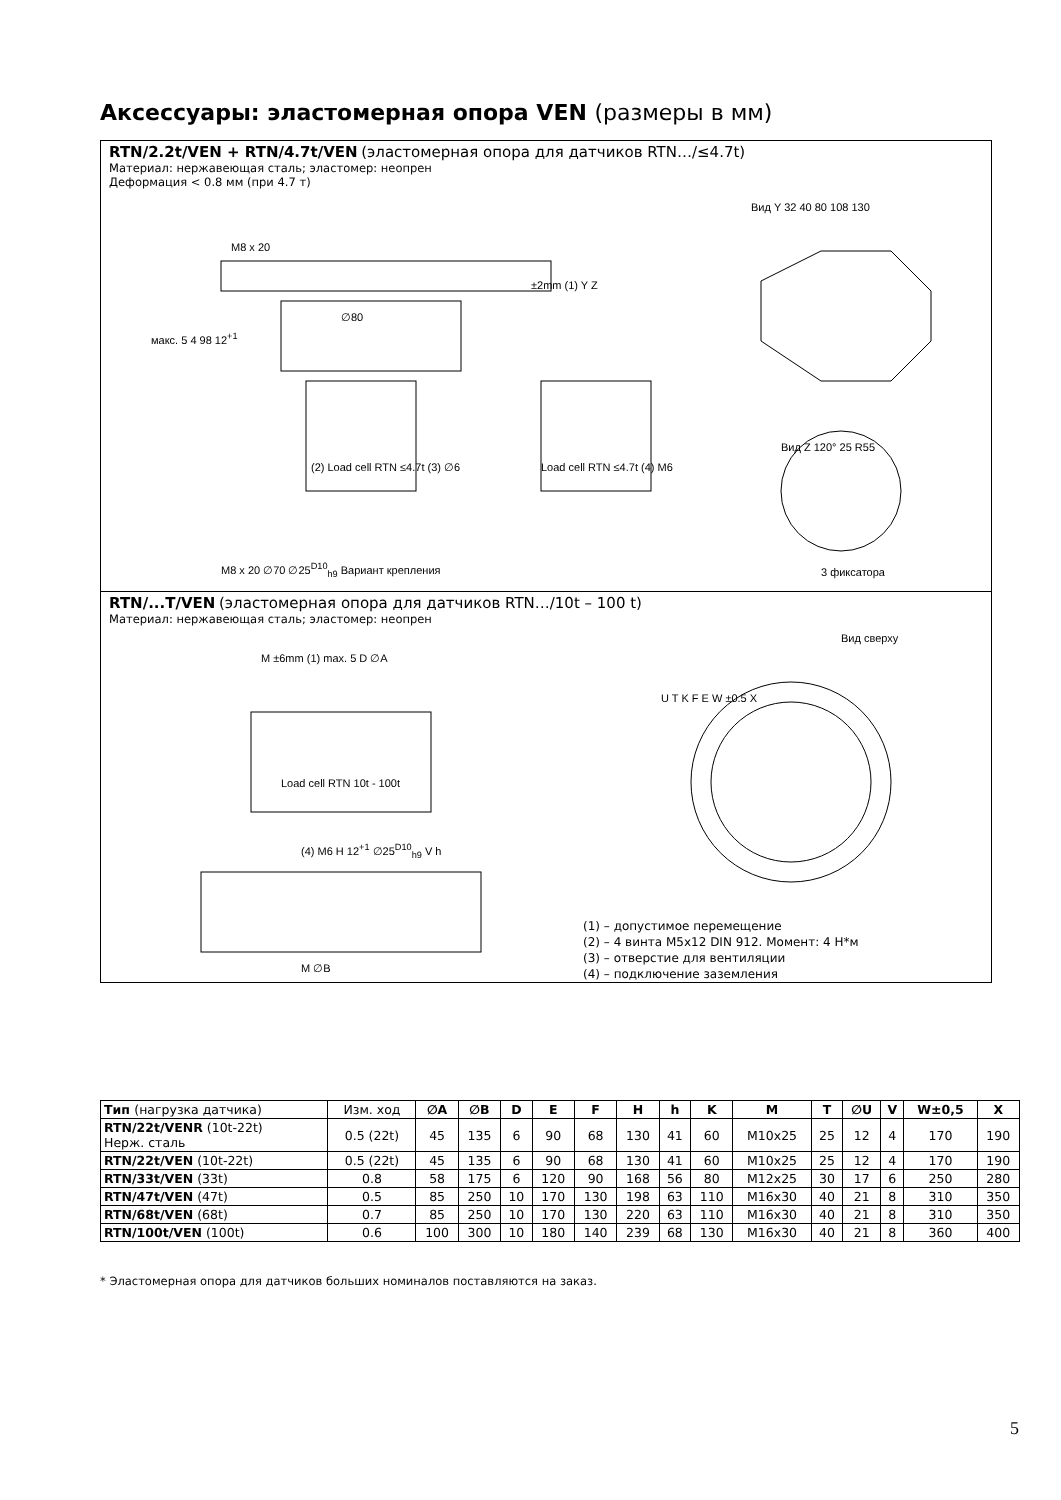Аксессуары: эластомерная опора VEN (размеры в мм)
RTN/2.2t/VEN + RTN/4.7t/VEN (эластомерная опора для датчиков RTN…/≤4.7t)
Материал: нержавеющая сталь; эластомер: неопрен
Деформация < 0.8 мм (при 4.7 т)
M8 x 20
±2mm (1) Y Z
∅80
(2) Load cell RTN ≤4.7t (3) ∅6 Load cell RTN ≤4.7t (4) M6
макс. 5 4 98 12<sup>+1</sup>
Вид Y 32 40 80 108 130
Вид Z 120° 25 R55
M8 x 20 ∅70 ∅25<sup>D10</sup><sub>h9</sub> Вариант крепления
3 фиксатора
RTN/...T/VEN (эластомерная опора для датчиков RTN…/10t – 100 t)
Материал: нержавеющая сталь; эластомер: неопрен
Вид сверху
M ±6mm (1) max. 5 D ∅A
Load cell RTN 10t - 100t
(4) M6 H 12<sup>+1</sup> ∅25<sup>D10</sup><sub>h9</sub> V h
M ∅B
U T K F E W ±0.5 X
(1) – допустимое перемещение
(2) – 4 винта M5x12 DIN 912. Момент: 4 Н*м
(3) – отверстие для вентиляции
(4) – подключение заземления
| Тип (нагрузка датчика) | Изм. ход | ∅A | ∅B | D | E | F | H | h | K | M | T | ∅U | V | W±0,5 | X |
| --- | --- | --- | --- | --- | --- | --- | --- | --- | --- | --- | --- | --- | --- | --- | --- |
| RTN/22t/VENR (10t-22t) Нерж. сталь | 0.5 (22t) | 45 | 135 | 6 | 90 | 68 | 130 | 41 | 60 | M10x25 | 25 | 12 | 4 | 170 | 190 |
| RTN/22t/VEN (10t-22t) | 0.5 (22t) | 45 | 135 | 6 | 90 | 68 | 130 | 41 | 60 | M10x25 | 25 | 12 | 4 | 170 | 190 |
| RTN/33t/VEN (33t) | 0.8 | 58 | 175 | 6 | 120 | 90 | 168 | 56 | 80 | M12x25 | 30 | 17 | 6 | 250 | 280 |
| RTN/47t/VEN (47t) | 0.5 | 85 | 250 | 10 | 170 | 130 | 198 | 63 | 110 | M16x30 | 40 | 21 | 8 | 310 | 350 |
| RTN/68t/VEN (68t) | 0.7 | 85 | 250 | 10 | 170 | 130 | 220 | 63 | 110 | M16x30 | 40 | 21 | 8 | 310 | 350 |
| RTN/100t/VEN (100t) | 0.6 | 100 | 300 | 10 | 180 | 140 | 239 | 68 | 130 | M16x30 | 40 | 21 | 8 | 360 | 400 |
* Эластомерная опора для датчиков больших номиналов поставляются на заказ.
5